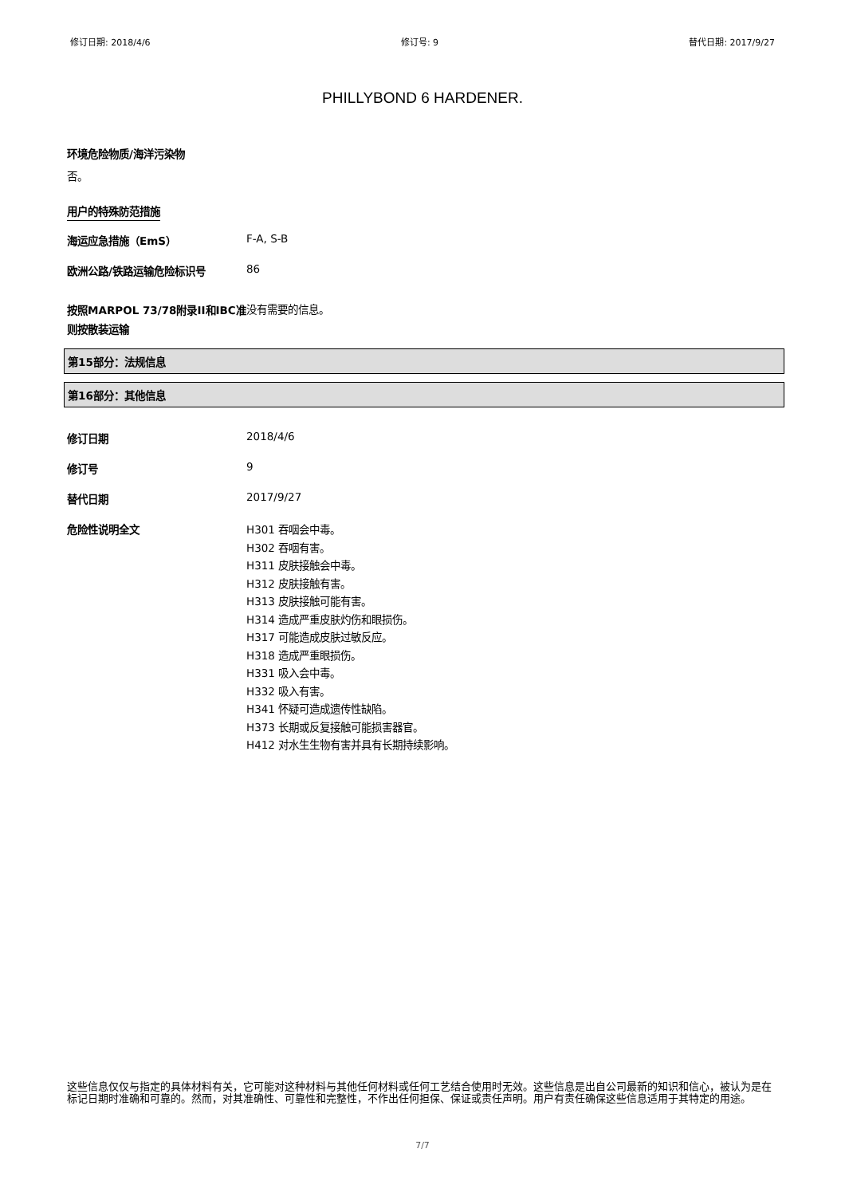修订日期: 2018/4/6 修订号: 9 替代日期: 2017/9/27
PHILLYBOND 6 HARDENER.
环境危险物质/海洋污染物
否。
用户的特殊防范措施
海运应急措施（EmS） F-A, S-B
欧洲公路/铁路运输危险标识号 86
按照MARPOL 73/78附录II和IBC准则按散装运输
没有需要的信息。
第15部分：法规信息
第16部分：其他信息
修订日期 2018/4/6
修订号 9
替代日期 2017/9/27
危险性说明全文
H301 吞咽会中毒。
H302 吞咽有害。
H311 皮肤接触会中毒。
H312 皮肤接触有害。
H313 皮肤接触可能有害。
H314 造成严重皮肤灼伤和眼损伤。
H317 可能造成皮肤过敏反应。
H318 造成严重眼损伤。
H331 吸入会中毒。
H332 吸入有害。
H341 怀疑可造成遗传性缺陷。
H373 长期或反复接触可能损害器官。
H412 对水生生物有害并具有长期持续影响。
这些信息仅仅与指定的具体材料有关，它可能对这种材料与其他任何材料或任何工艺结合使用时无效。这些信息是出自公司最新的知识和信心，被认为是在标记日期时准确和可靠的。然而，对其准确性、可靠性和完整性，不作出任何担保、保证或责任声明。用户有责任确保这些信息适用于其特定的用途。
7/7